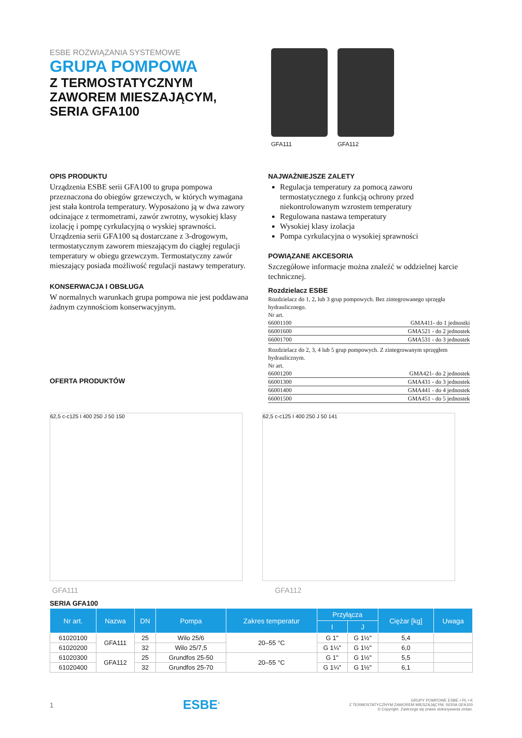ESBE ROZWIĄZANIA SYSTEMOWE
GRUPA POMPOWA
Z TERMOSTATYCZNYM
ZAWOREM MIESZAJĄCYM,
SERIA GFA100
GFA111 GFA112
OPIS PRODUKTU
Urządzenia ESBE serii GFA100 to grupa pompowa przeznaczona do obiegów grzewczych, w których wymagana jest stała kontrola temperatury. Wyposażono ją w dwa zawory odcinające z termometrami, zawór zwrotny, wysokiej klasy izolację i pompę cyrkulacyjną o wyskiej sprawności. Urządzenia serii GFA100 są dostarczane z 3-drogowym, termostatycznym zaworem mieszającym do ciągłej regulacji temperatury w obiegu grzewczym. Termostatyczny zawór mieszający posiada możliwość regulacji nastawy temperatury.
KONSERWACJA I OBSŁUGA
W normalnych warunkach grupa pompowa nie jest poddawana żadnym czynnościom konserwacyjnym.
OFERTA PRODUKTÓW
NAJWAŻNIEJSZE ZALETY
Regulacja temperatury za pomocą zaworu termostatycznego z funkcją ochrony przed niekontrolowanym wzrostem temperatury
Regulowana nastawa temperatury
Wysokiej klasy izolacja
Pompa cyrkulacyjna o wysokiej sprawności
POWIĄZANE AKCESORIA
Szczegółowe informacje można znaleźć w oddzielnej karcie technicznej.
Rozdzielacz ESBE
Rozdzielacz do 1, 2, lub 3 grup pompowych. Bez zintegrowanego sprzęgła hydraulicznego.
Nr art.
66001100 GMA411- do 1 jednostki
66001600 GMA521 - do 2 jednostek
66001700 GMA531 - do 3 jednostek
Rozdzielacz do 2, 3, 4 lub 5 grup pompowych. Z zintegrowanym sprzęgłem hydraulicznym.
Nr art.
66001200 GMA421- do 2 jednostek
66001300 GMA431 - do 3 jednostek
66001400 GMA441 - do 4 jednostek
66001500 GMA451 - do 5 jednostek
62,5 c-c125 I 400 250 J 50 150 62,5 c-c125 I 400 250 J 50 141
GFA111 GFA112
SERIA GFA100
| Nr art. | Nazwa | DN | Pompa | Zakres temperatur | Przyłącza | | Ciężar [kg] | Uwaga |
| --- | --- | --- | --- | --- | --- | --- | --- | --- |
| | | | | | I | J | | |
| 61020100 | GFA111 | 25 | Wilo 25/6 | 20–55 °C | G 1" | G 1½" | 5,4 | |
| 61020200 | | 32 | Wilo 25/7,5 | | G 1¼" | G 1½" | 6,0 | |
| 61020300 | GFA112 | 25 | Grundfos 25-50 | 20–55 °C | G 1" | G 1½" | 5,5 | |
| 61020400 | | 32 | Grundfos 25-70 | | G 1¼" | G 1½" | 6,1 | |
1 ESBE<sup>®</sup> GRUPY POMPOWE ESBE • PL • K
Z TERMOSTATYCZNYM ZAWOREM MIESZAJĄCYM, SERIA GFA100
© Copyright. Zastrzega się prawo dokonywania zmian.